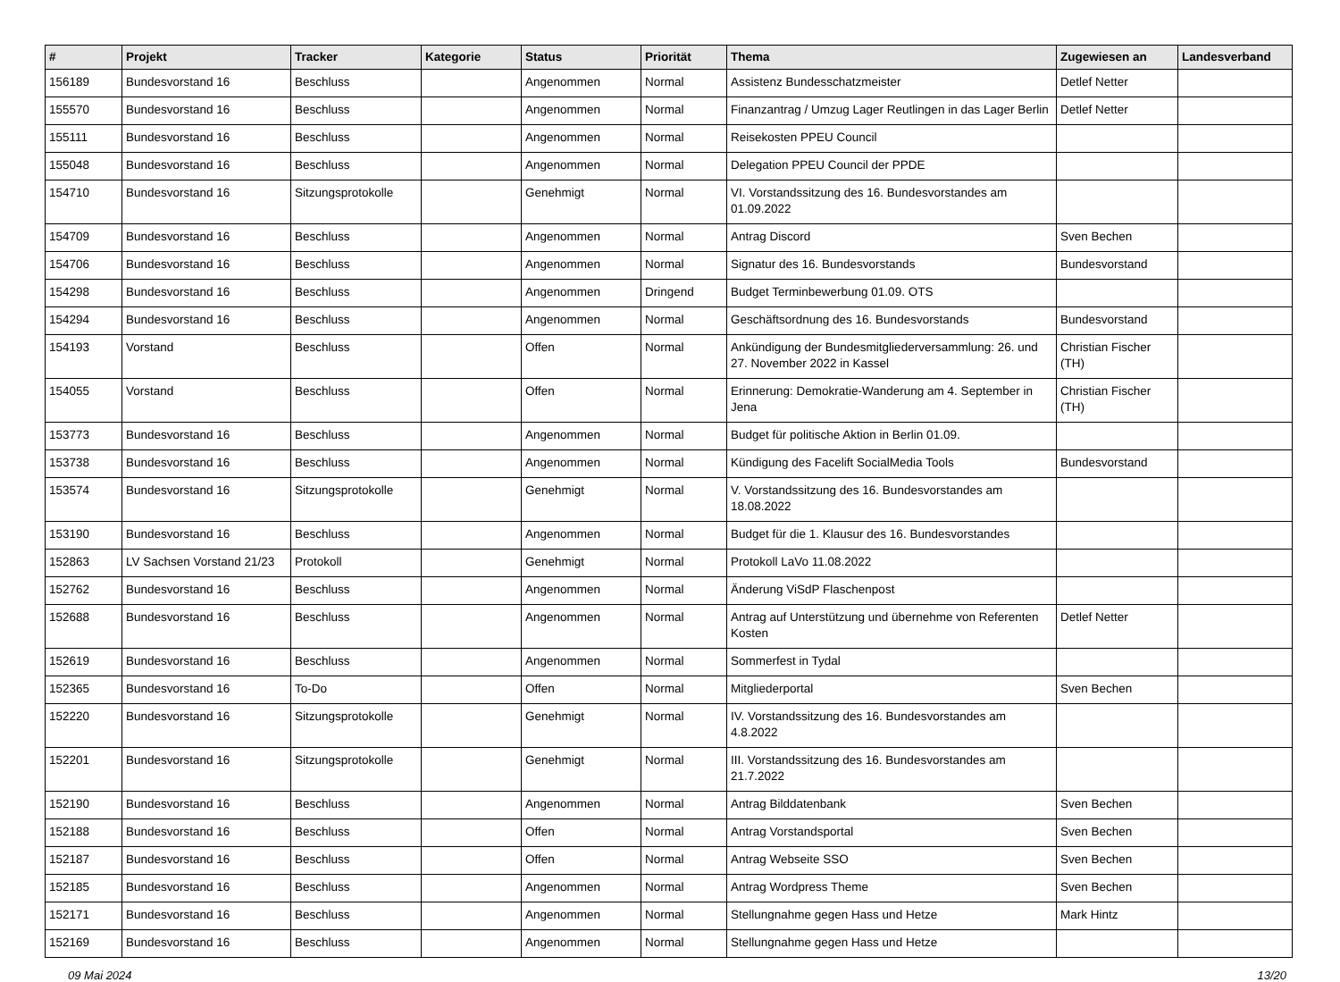| # | Projekt | Tracker | Kategorie | Status | Priorität | Thema | Zugewiesen an | Landesverband |
| --- | --- | --- | --- | --- | --- | --- | --- | --- |
| 156189 | Bundesvorstand 16 | Beschluss | | Angenommen | Normal | Assistenz Bundesschatzmeister | Detlef Netter | |
| 155570 | Bundesvorstand 16 | Beschluss | | Angenommen | Normal | Finanzantrag / Umzug Lager Reutlingen in das Lager Berlin | Detlef Netter | |
| 155111 | Bundesvorstand 16 | Beschluss | | Angenommen | Normal | Reisekosten PPEU Council | | |
| 155048 | Bundesvorstand 16 | Beschluss | | Angenommen | Normal | Delegation PPEU Council der PPDE | | |
| 154710 | Bundesvorstand 16 | Sitzungsprotokolle | | Genehmigt | Normal | VI. Vorstandssitzung des 16. Bundesvorstandes am 01.09.2022 | | |
| 154709 | Bundesvorstand 16 | Beschluss | | Angenommen | Normal | Antrag Discord | Sven Bechen | |
| 154706 | Bundesvorstand 16 | Beschluss | | Angenommen | Normal | Signatur des 16. Bundesvorstands | Bundesvorstand | |
| 154298 | Bundesvorstand 16 | Beschluss | | Angenommen | Dringend | Budget Terminbewerbung 01.09. OTS | | |
| 154294 | Bundesvorstand 16 | Beschluss | | Angenommen | Normal | Geschäftsordnung des 16. Bundesvorstands | Bundesvorstand | |
| 154193 | Vorstand | Beschluss | | Offen | Normal | Ankündigung der Bundesmitgliederversammlung: 26. und 27. November 2022 in Kassel | Christian Fischer (TH) | |
| 154055 | Vorstand | Beschluss | | Offen | Normal | Erinnerung: Demokratie-Wanderung am 4. September in Jena | Christian Fischer (TH) | |
| 153773 | Bundesvorstand 16 | Beschluss | | Angenommen | Normal | Budget für politische Aktion in Berlin 01.09. | | |
| 153738 | Bundesvorstand 16 | Beschluss | | Angenommen | Normal | Kündigung des Facelift SocialMedia Tools | Bundesvorstand | |
| 153574 | Bundesvorstand 16 | Sitzungsprotokolle | | Genehmigt | Normal | V. Vorstandssitzung des 16. Bundesvorstandes am 18.08.2022 | | |
| 153190 | Bundesvorstand 16 | Beschluss | | Angenommen | Normal | Budget für die 1. Klausur des 16. Bundesvorstandes | | |
| 152863 | LV Sachsen Vorstand 21/23 | Protokoll | | Genehmigt | Normal | Protokoll LaVo 11.08.2022 | | |
| 152762 | Bundesvorstand 16 | Beschluss | | Angenommen | Normal | Änderung ViSdP Flaschenpost | | |
| 152688 | Bundesvorstand 16 | Beschluss | | Angenommen | Normal | Antrag auf Unterstützung und übernehme von Referenten Kosten | Detlef Netter | |
| 152619 | Bundesvorstand 16 | Beschluss | | Angenommen | Normal | Sommerfest in Tydal | | |
| 152365 | Bundesvorstand 16 | To-Do | | Offen | Normal | Mitgliederportal | Sven Bechen | |
| 152220 | Bundesvorstand 16 | Sitzungsprotokolle | | Genehmigt | Normal | IV. Vorstandssitzung des 16. Bundesvorstandes am 4.8.2022 | | |
| 152201 | Bundesvorstand 16 | Sitzungsprotokolle | | Genehmigt | Normal | III. Vorstandssitzung des 16. Bundesvorstandes am 21.7.2022 | | |
| 152190 | Bundesvorstand 16 | Beschluss | | Angenommen | Normal | Antrag Bilddatenbank | Sven Bechen | |
| 152188 | Bundesvorstand 16 | Beschluss | | Offen | Normal | Antrag Vorstandsportal | Sven Bechen | |
| 152187 | Bundesvorstand 16 | Beschluss | | Offen | Normal | Antrag Webseite SSO | Sven Bechen | |
| 152185 | Bundesvorstand 16 | Beschluss | | Angenommen | Normal | Antrag Wordpress Theme | Sven Bechen | |
| 152171 | Bundesvorstand 16 | Beschluss | | Angenommen | Normal | Stellungnahme gegen Hass und Hetze | Mark Hintz | |
| 152169 | Bundesvorstand 16 | Beschluss | | Angenommen | Normal | Stellungnahme gegen Hass und Hetze | | |
09 Mai 2024 13/20